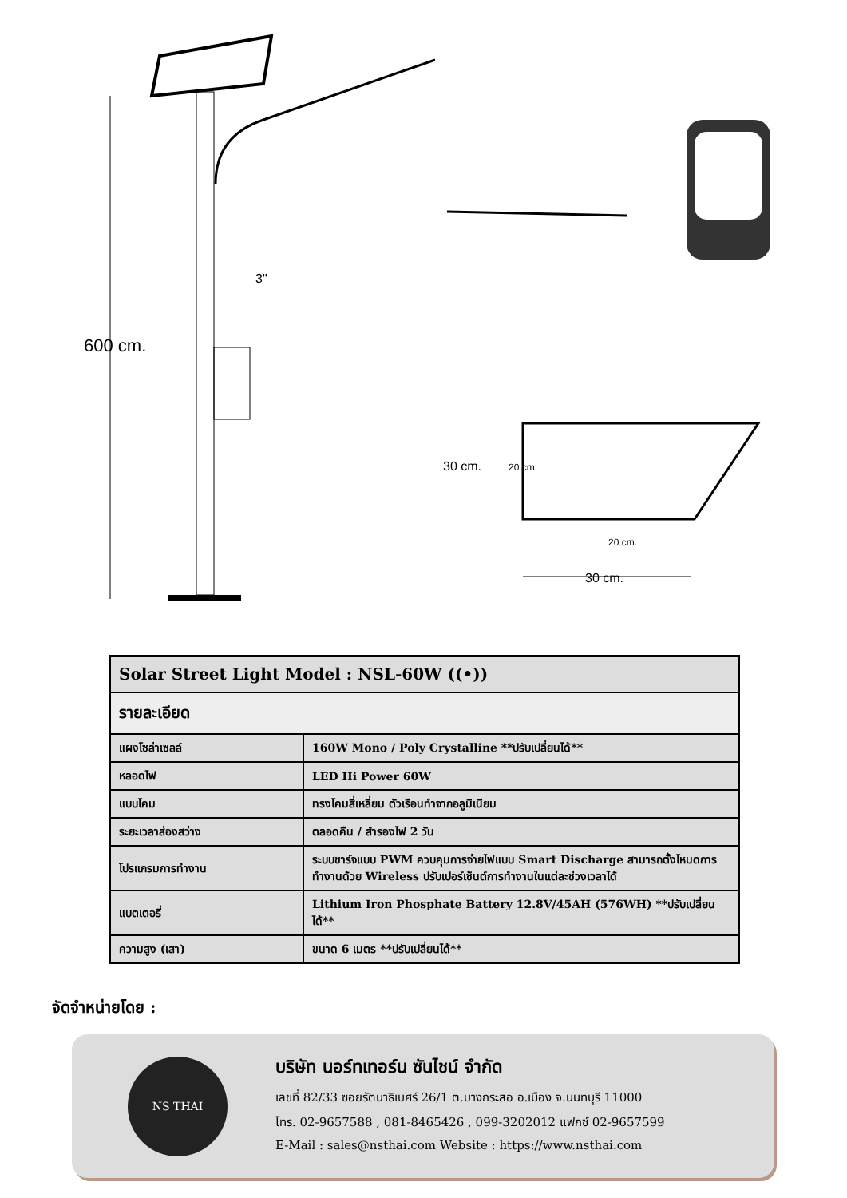3"
600 cm.
30 cm. 20 cm.
20 cm.
30 cm.
| Solar Street Light Model : NSL-60W ((•)) | |
| --- | --- |
| รายละเอียด | |
| แผงโซล่าเซลล์ | 160W Mono / Poly Crystalline **ปรับเปลี่ยนได้** |
| หลอดไฟ | LED Hi Power 60W |
| แบบโคม | ทรงโคมสี่เหลี่ยม ตัวเรือนทำจากอลูมิเนียม |
| ระยะเวลาส่องสว่าง | ตลอดคืน / สำรองไฟ 2 วัน |
| โปรแกรมการทำงาน | ระบบชาร์จแบบ PWM ควบคุมการจ่ายไฟแบบ Smart Discharge สามารถตั้งโหมดการทำงานด้วย Wireless ปรับเปอร์เซ็นต์การทำงานในแต่ละช่วงเวลาได้ |
| แบตเตอรี่ | Lithium Iron Phosphate Battery 12.8V/45AH (576WH) **ปรับเปลี่ยนได้** |
| ความสูง (เสา) | ขนาด 6 เมตร **ปรับเปลี่ยนได้** |
จัดจำหน่ายโดย :
NS THAI
บริษัท นอร์ทเทอร์น ซันไชน์ จำกัด
เลขที่ 82/33 ซอยรัตนาธิเบศร์ 26/1 ต.บางกระสอ อ.เมือง จ.นนทบุรี 11000
โทร. 02-9657588 , 081-8465426 , 099-3202012 แฟกซ์ 02-9657599
E-Mail : sales@nsthai.com Website : https://www.nsthai.com